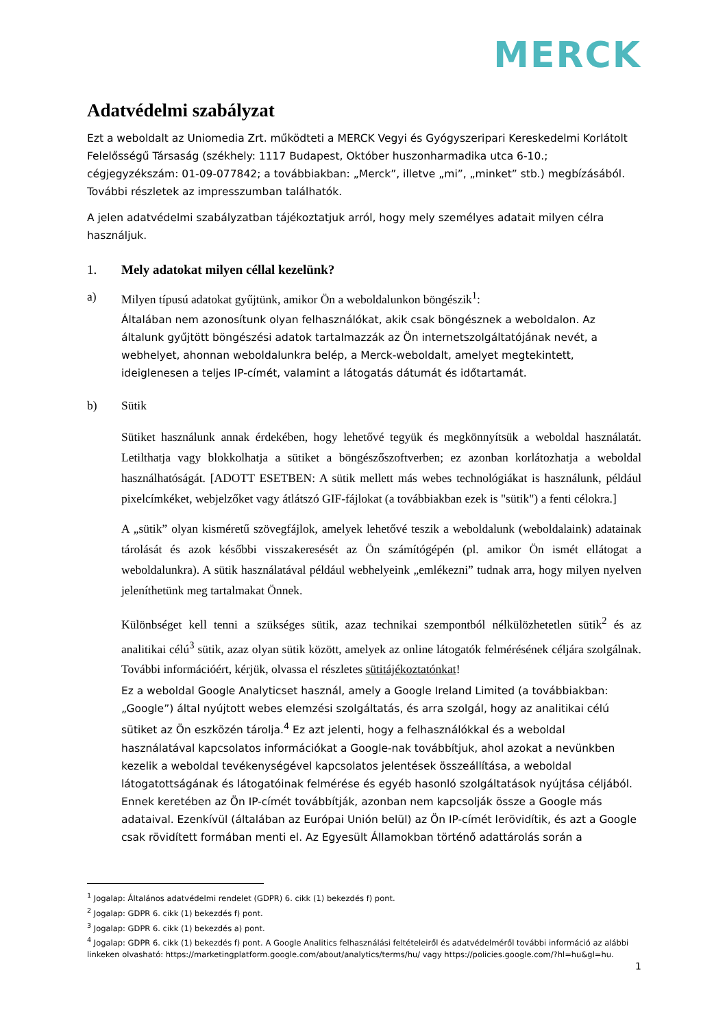MERCK
Adatvédelmi szabályzat
Ezt a weboldalt az Uniomedia Zrt. működteti a MERCK Vegyi és Gyógyszeripari Kereskedelmi Korlátolt Felelősségű Társaság (székhely: 1117 Budapest, Október huszonharmadika utca 6-10.; cégjegyzékszám: 01-09-077842; a továbbiakban: „Merck”, illetve „mi”, „minket” stb.) megbízásából. További részletek az impresszumban találhatók.
A jelen adatvédelmi szabályzatban tájékoztatjuk arról, hogy mely személyes adatait milyen célra használjuk.
1. Mely adatokat milyen céllal kezelünk?
a) Milyen típusú adatokat gyűjtünk, amikor Ön a weboldalunkon böngészik<sup>1</sup>:
Általában nem azonosítunk olyan felhasználókat, akik csak böngésznek a weboldalon. Az általunk gyűjtött böngészési adatok tartalmazzák az Ön internetszolgáltatójának nevét, a webhelyet, ahonnan weboldalunkra belép, a Merck-weboldalt, amelyet megtekintett, ideiglenesen a teljes IP-címét, valamint a látogatás dátumát és időtartamát.
b) Sütik
Sütiket használunk annak érdekében, hogy lehetővé tegyük és megkönnyítsük a weboldal használatát. Letilthatja vagy blokkolhatja a sütiket a böngészőszoftverben; ez azonban korlátozhatja a weboldal használhatóságát. [ADOTT ESETBEN: A sütik mellett más webes technológiákat is használunk, például pixelcímkéket, webjelzőket vagy átlátszó GIF-fájlokat (a továbbiakban ezek is "sütik") a fenti célokra.]
A „sütik” olyan kisméretű szövegfájlok, amelyek lehetővé teszik a weboldalunk (weboldalaink) adatainak tárolását és azok későbbi visszakeresését az Ön számítógépén (pl. amikor Ön ismét ellátogat a weboldalunkra). A sütik használatával például webhelyeink „emlékezni” tudnak arra, hogy milyen nyelven jeleníthetünk meg tartalmakat Önnek.
Különbséget kell tenni a szükséges sütik, azaz technikai szempontból nélkülözhetetlen sütik<sup>2</sup> és az analitikai célú<sup>3</sup> sütik, azaz olyan sütik között, amelyek az online látogatók felmérésének céljára szolgálnak. További információért, kérjük, olvassa el részletes sütitájékoztatónkat!
Ez a weboldal Google Analyticset használ, amely a Google Ireland Limited (a továbbiakban: „Google”) által nyújtott webes elemzési szolgáltatás, és arra szolgál, hogy az analitikai célú sütiket az Ön eszközén tárolja.<sup>4</sup> Ez azt jelenti, hogy a felhasználókkal és a weboldal használatával kapcsolatos információkat a Google-nak továbbítjuk, ahol azokat a nevünkben kezelik a weboldal tevékenységével kapcsolatos jelentések összeállítása, a weboldal látogatottságának és látogatóinak felmérése és egyéb hasonló szolgáltatások nyújtása céljából. Ennek keretében az Ön IP-címét továbbítják, azonban nem kapcsolják össze a Google más adataival. Ezenkívül (általában az Európai Unión belül) az Ön IP-címét lerövidítik, és azt a Google csak rövidített formában menti el. Az Egyesült Államokban történő adattárolás során a
<sup>1</sup> Jogalap: Általános adatvédelmi rendelet (GDPR) 6. cikk (1) bekezdés f) pont.
<sup>2</sup> Jogalap: GDPR 6. cikk (1) bekezdés f) pont.
<sup>3</sup> Jogalap: GDPR 6. cikk (1) bekezdés a) pont.
<sup>4</sup> Jogalap: GDPR 6. cikk (1) bekezdés f) pont. A Google Analitics felhasználási feltételeiről és adatvédelméről további információ az alábbi linkeken olvasható: https://marketingplatform.google.com/about/analytics/terms/hu/ vagy https://policies.google.com/?hl=hu&gl=hu.
1